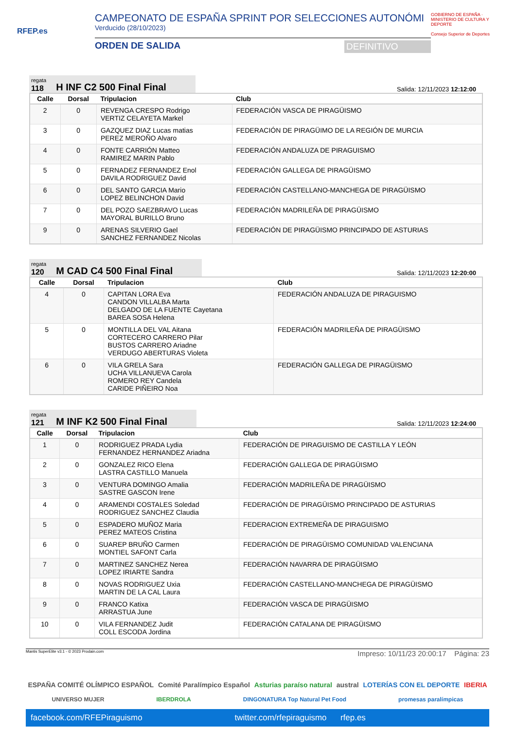RFEP.es
CAMPEONATO DE ESPAÑA SPRINT POR SELECCIONES AUTONÓMI
Verducido (28/10/2023)
ORDEN DE SALIDA DEFINITIVO
GOBIERNO DE ESPAÑA · MINISTERIO DE CULTURA Y DEPORTE
Consejo Superior de Deportes
regata
118
H INF C2 500 Final Final
Salida: 12/11/2023 12:12:00
| Calle | Dorsal | Tripulacion | Club |
| --- | --- | --- | --- |
| 2 | 0 | REVENGA CRESPO Rodrigo VERTIZ CELAYETA Markel | FEDERACIÓN VASCA DE PIRAGÜISMO |
| 3 | 0 | GAZQUEZ DIAZ Lucas matias PEREZ MEROÑO Alvaro | FEDERACIÓN DE PIRAGÜIMO DE LA REGIÓN DE MURCIA |
| 4 | 0 | FONTE CARRIÓN Matteo RAMIREZ MARIN Pablo | FEDERACIÓN ANDALUZA DE PIRAGUISMO |
| 5 | 0 | FERNADEZ FERNANDEZ Enol DAVILA RODRIGUEZ David | FEDERACIÓN GALLEGA DE PIRAGÜISMO |
| 6 | 0 | DEL SANTO GARCIA Mario LOPEZ BELINCHON David | FEDERACIÓN CASTELLANO-MANCHEGA DE PIRAGÜISMO |
| 7 | 0 | DEL POZO SAEZBRAVO Lucas MAYORAL BURILLO Bruno | FEDERACIÓN MADRILEÑA DE PIRAGÜISMO |
| 9 | 0 | ARENAS SILVERIO Gael SANCHEZ FERNANDEZ Nicolas | FEDERACIÓN DE PIRAGÜISMO PRINCIPADO DE ASTURIAS |
regata
120
M CAD C4 500 Final Final
Salida: 12/11/2023 12:20:00
| Calle | Dorsal | Tripulacion | Club |
| --- | --- | --- | --- |
| 4 | 0 | CAPITAN LORA Eva CANDON VILLALBA Marta DELGADO DE LA FUENTE Cayetana BAREA SOSA Helena | FEDERACIÓN ANDALUZA DE PIRAGUISMO |
| 5 | 0 | MONTILLA DEL VAL Aitana CORTECERO CARRERO Pilar BUSTOS CARRERO Ariadne VERDUGO ABERTURAS Violeta | FEDERACIÓN MADRILEÑA DE PIRAGÜISMO |
| 6 | 0 | VILA GRELA Sara UCHA VILLANUEVA Carola ROMERO REY Candela CARIDE PIÑEIRO Noa | FEDERACIÓN GALLEGA DE PIRAGÜISMO |
regata
121
M INF K2 500 Final Final
Salida: 12/11/2023 12:24:00
| Calle | Dorsal | Tripulacion | Club |
| --- | --- | --- | --- |
| 1 | 0 | RODRIGUEZ PRADA Lydia FERNANDEZ HERNANDEZ Ariadna | FEDERACIÓN DE PIRAGUISMO DE CASTILLA Y LEÓN |
| 2 | 0 | GONZALEZ RICO Elena LASTRA CASTILLO Manuela | FEDERACIÓN GALLEGA DE PIRAGÜISMO |
| 3 | 0 | VENTURA DOMINGO Amalia SASTRE GASCON Irene | FEDERACIÓN MADRILEÑA DE PIRAGÜISMO |
| 4 | 0 | ARAMENDI COSTALES Soledad RODRIGUEZ SANCHEZ Claudia | FEDERACIÓN DE PIRAGÜISMO PRINCIPADO DE ASTURIAS |
| 5 | 0 | ESPADERO MUÑOZ Maria PEREZ MATEOS Cristina | FEDERACION EXTREMEÑA DE PIRAGUISMO |
| 6 | 0 | SUAREP BRUÑO Carmen MONTIEL SAFONT Carla | FEDERACIÓN DE PIRAGÜISMO COMUNIDAD VALENCIANA |
| 7 | 0 | MARTINEZ SANCHEZ Nerea LOPEZ IRIARTE Sandra | FEDERACIÓN NAVARRA DE PIRAGÜISMO |
| 8 | 0 | NOVAS RODRIGUEZ Uxia MARTIN DE LA CAL Laura | FEDERACIÓN CASTELLANO-MANCHEGA DE PIRAGÜISMO |
| 9 | 0 | FRANCO Katixa ARRASTUA June | FEDERACIÓN VASCA DE PIRAGÜISMO |
| 10 | 0 | VILA FERNANDEZ Judit COLL ESCODA Jordina | FEDERACIÓN CATALANA DE PIRAGÜISMO |
Mantis SuperElite v3.1 - © 2023 Prodain.com Impreso: 10/11/23 20:00:17 Página: 23
ESPAÑA COMITÉ OLÍMPICO ESPAÑOL Comité Paralímpico Español Asturias paraíso natural austral LOTERÍAS CON EL DEPORTE IBERIA
UNIVERSO MUJER IBERDROLA DINGONATURA Top Natural Pet Food promesas paralímpicas
facebook.com/RFEPiraguismo twitter.com/rfepiraguismo rfep.es